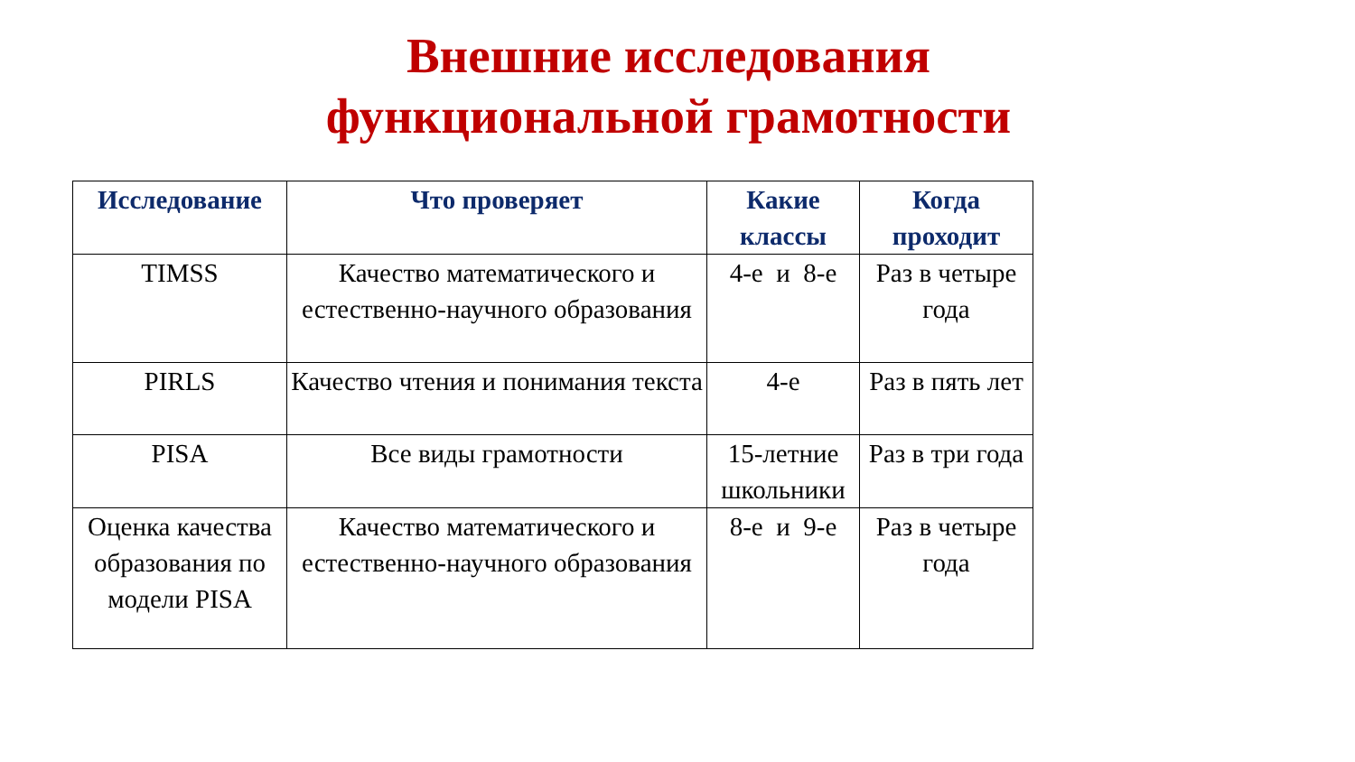Внешние исследования функциональной грамотности
| Исследование | Что проверяет | Какие классы | Когда проходит |
| --- | --- | --- | --- |
| TIMSS | Качество математического и естественно-научного образования | 4-е и 8-е | Раз в четыре года |
| PIRLS | Качество чтения и понимания текста | 4-е | Раз в пять лет |
| PISA | Все виды грамотности | 15-летние школьники | Раз в три года |
| Оценка качества образования по модели PISA | Качество математического и естественно-научного образования | 8-е и 9-е | Раз в четыре года |